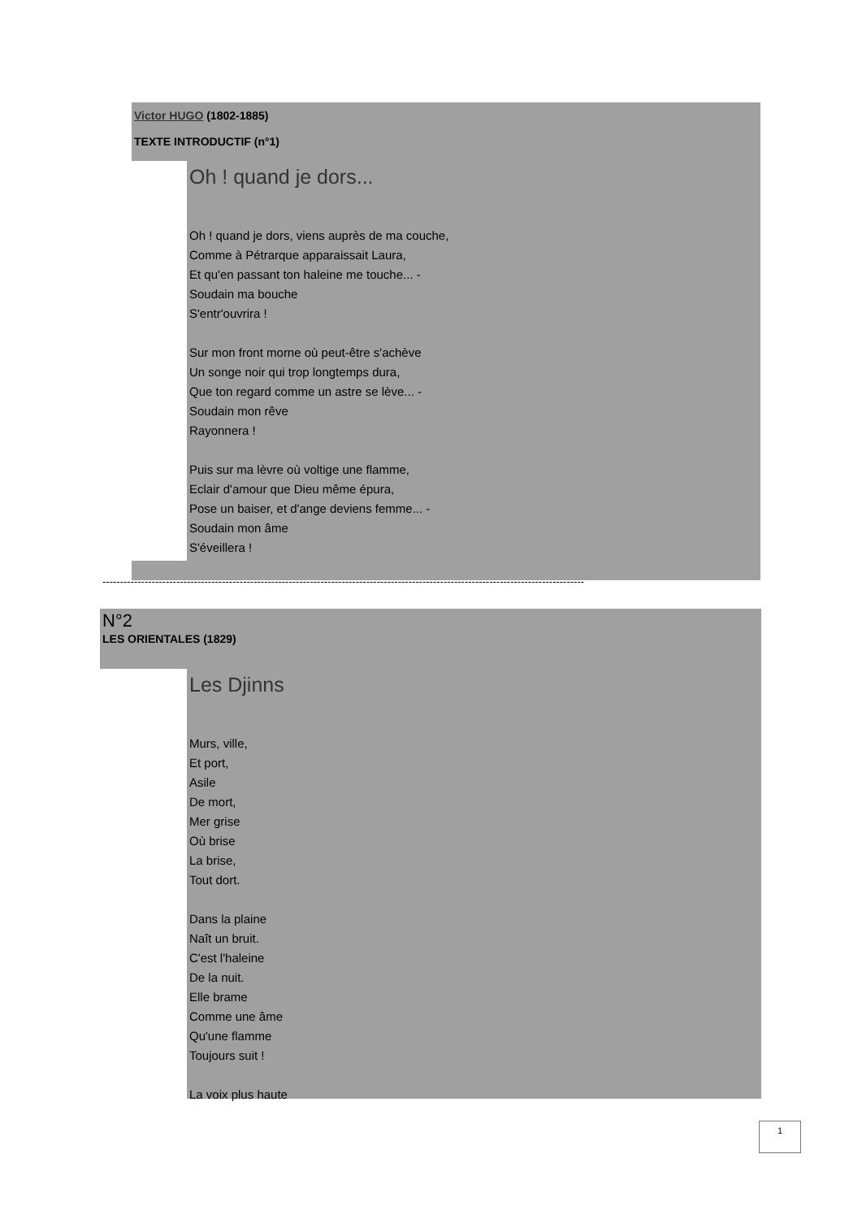Victor HUGO (1802-1885)
TEXTE INTRODUCTIF (n°1)
Oh ! quand je dors...
Oh ! quand je dors, viens auprès de ma couche,
Comme à Pétrarque apparaissait Laura,
Et qu'en passant ton haleine me touche... -
Soudain ma bouche
S'entr'ouvrira !
Sur mon front morne où peut-être s'achève
Un songe noir qui trop longtemps dura,
Que ton regard comme un astre se lève... -
Soudain mon rêve
Rayonnera !
Puis sur ma lèvre où voltige une flamme,
Eclair d'amour que Dieu même épura,
Pose un baiser, et d'ange deviens femme... -
Soudain mon âme
S'éveillera !
-----------------------------------------------------------------------------------------------------------------------------------------
N°2
LES ORIENTALES (1829)
Les Djinns
Murs, ville,
Et port,
Asile
De mort,
Mer grise
Où brise
La brise,
Tout dort.
Dans la plaine
Naît un bruit.
C'est l'haleine
De la nuit.
Elle brame
Comme une âme
Qu'une flamme
Toujours suit !
La voix plus haute
1